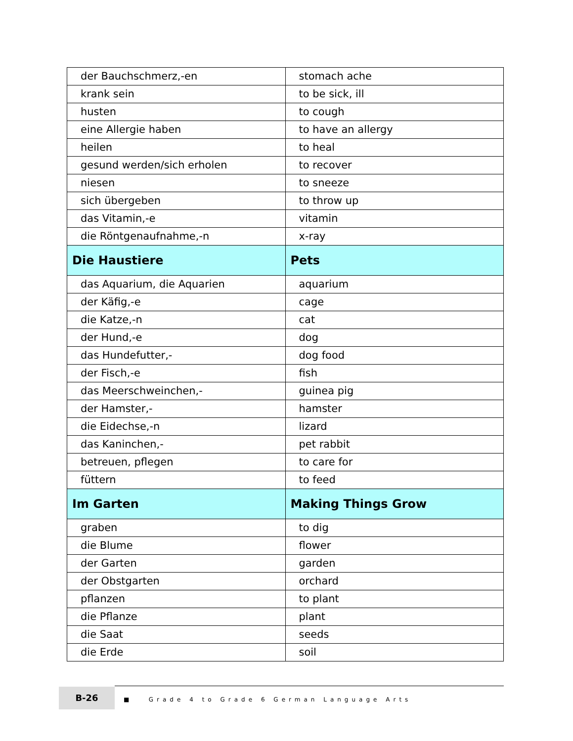| der Bauchschmerz,-en | stomach ache |
| krank sein | to be sick, ill |
| husten | to cough |
| eine Allergie haben | to have an allergy |
| heilen | to heal |
| gesund werden/sich erholen | to recover |
| niesen | to sneeze |
| sich übergeben | to throw up |
| das Vitamin,-e | vitamin |
| die Röntgenaufnahme,-n | x-ray |
| Die Haustiere | Pets |
| das Aquarium, die Aquarien | aquarium |
| der Käfig,-e | cage |
| die Katze,-n | cat |
| der Hund,-e | dog |
| das Hundefutter,- | dog food |
| der Fisch,-e | fish |
| das Meerschweinchen,- | guinea pig |
| der Hamster,- | hamster |
| die Eidechse,-n | lizard |
| das Kaninchen,- | pet rabbit |
| betreuen, pflegen | to care for |
| füttern | to feed |
| Im Garten | Making Things Grow |
| graben | to dig |
| die Blume | flower |
| der Garten | garden |
| der Obstgarten | orchard |
| pflanzen | to plant |
| die Pflanze | plant |
| die Saat | seeds |
| die Erde | soil |
B-26
■ Grade 4 to Grade 6 German Language Arts